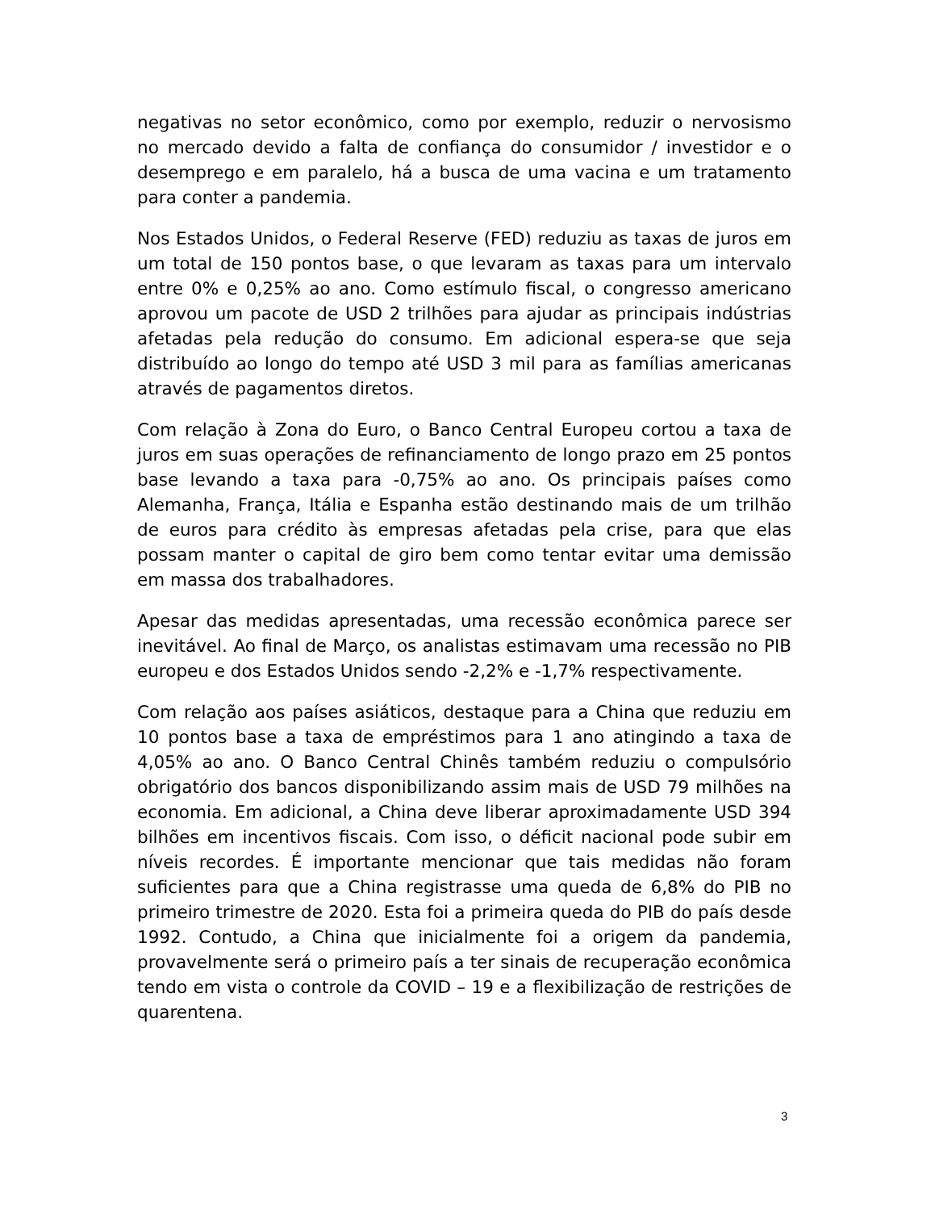negativas no setor econômico, como por exemplo, reduzir o nervosismo no mercado devido a falta de confiança do consumidor / investidor e o desemprego e em paralelo, há a busca de uma vacina e um tratamento para conter a pandemia.
Nos Estados Unidos, o Federal Reserve (FED) reduziu as taxas de juros em um total de 150 pontos base, o que levaram as taxas para um intervalo entre 0% e 0,25% ao ano. Como estímulo fiscal, o congresso americano aprovou um pacote de USD 2 trilhões para ajudar as principais indústrias afetadas pela redução do consumo. Em adicional espera-se que seja distribuído ao longo do tempo até USD 3 mil para as famílias americanas através de pagamentos diretos.
Com relação à Zona do Euro, o Banco Central Europeu cortou a taxa de juros em suas operações de refinanciamento de longo prazo em 25 pontos base levando a taxa para -0,75% ao ano. Os principais países como Alemanha, França, Itália e Espanha estão destinando mais de um trilhão de euros para crédito às empresas afetadas pela crise, para que elas possam manter o capital de giro bem como tentar evitar uma demissão em massa dos trabalhadores.
Apesar das medidas apresentadas, uma recessão econômica parece ser inevitável. Ao final de Março, os analistas estimavam uma recessão no PIB europeu e dos Estados Unidos sendo -2,2% e -1,7% respectivamente.
Com relação aos países asiáticos, destaque para a China que reduziu em 10 pontos base a taxa de empréstimos para 1 ano atingindo a taxa de 4,05% ao ano. O Banco Central Chinês também reduziu o compulsório obrigatório dos bancos disponibilizando assim mais de USD 79 milhões na economia. Em adicional, a China deve liberar aproximadamente USD 394 bilhões em incentivos fiscais. Com isso, o déficit nacional pode subir em níveis recordes. É importante mencionar que tais medidas não foram suficientes para que a China registrasse uma queda de 6,8% do PIB no primeiro trimestre de 2020. Esta foi a primeira queda do PIB do país desde 1992. Contudo, a China que inicialmente foi a origem da pandemia, provavelmente será o primeiro país a ter sinais de recuperação econômica tendo em vista o controle da COVID – 19 e a flexibilização de restrições de quarentena.
3